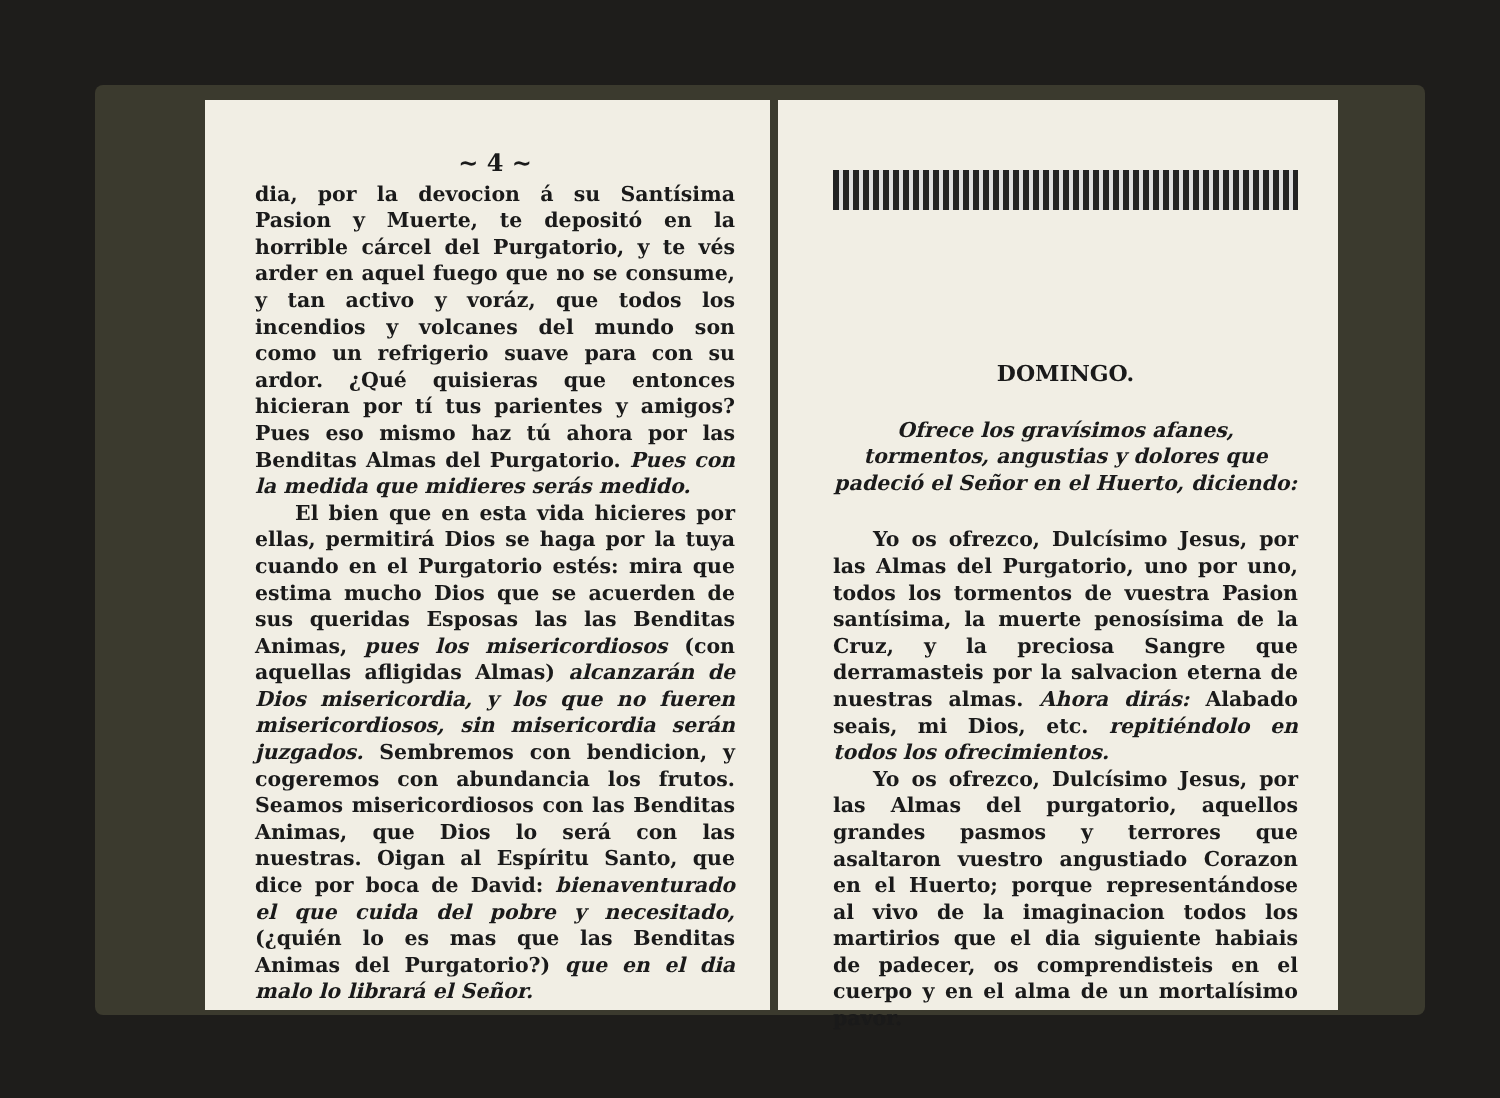~ 4 ~
dia, por la devocion á su Santísima Pasion y Muerte, te depositó en la horrible cárcel del Purgatorio, y te vés arder en aquel fuego que no se consume, y tan activo y voráz, que todos los incendios y volcanes del mundo son como un refrigerio suave para con su ardor. ¿Qué quisieras que entonces hicieran por tí tus parientes y amigos? Pues eso mismo haz tú ahora por las Benditas Almas del Purgatorio. Pues con la medida que midieres serás medido.
El bien que en esta vida hicieres por ellas, permitirá Dios se haga por la tuya cuando en el Purgatorio estés: mira que estima mucho Dios que se acuerden de sus queridas Esposas las las Benditas Animas, pues los misericordiosos (con aquellas afligidas Almas) alcanzarán de Dios misericordia, y los que no fueren misericordiosos, sin misericordia serán juzgados. Sembremos con bendicion, y cogeremos con abundancia los frutos. Seamos misericordiosos con las Benditas Animas, que Dios lo será con las nuestras. Oigan al Espíritu Santo, que dice por boca de David: bienaventurado el que cuida del pobre y necesitado, (¿quién lo es mas que las Benditas Animas del Purgatorio?) que en el dia malo lo librará el Señor.
DOMINGO.
Ofrece los gravísimos afanes, tormentos, angustias y dolores que padeció el Señor en el Huerto, diciendo:
Yo os ofrezco, Dulcísimo Jesus, por las Almas del Purgatorio, uno por uno, todos los tormentos de vuestra Pasion santísima, la muerte penosísima de la Cruz, y la preciosa Sangre que derramasteis por la salvacion eterna de nuestras almas. Ahora dirás: Alabado seais, mi Dios, etc. repitiéndolo en todos los ofrecimientos.
Yo os ofrezco, Dulcísimo Jesus, por las Almas del purgatorio, aquellos grandes pasmos y terrores que asaltaron vuestro angustiado Corazon en el Huerto; porque representándose al vivo de la imaginacion todos los martirios que el dia siguiente habiais de padecer, os comprendisteis en el cuerpo y en el alma de un mortalísimo pavor.